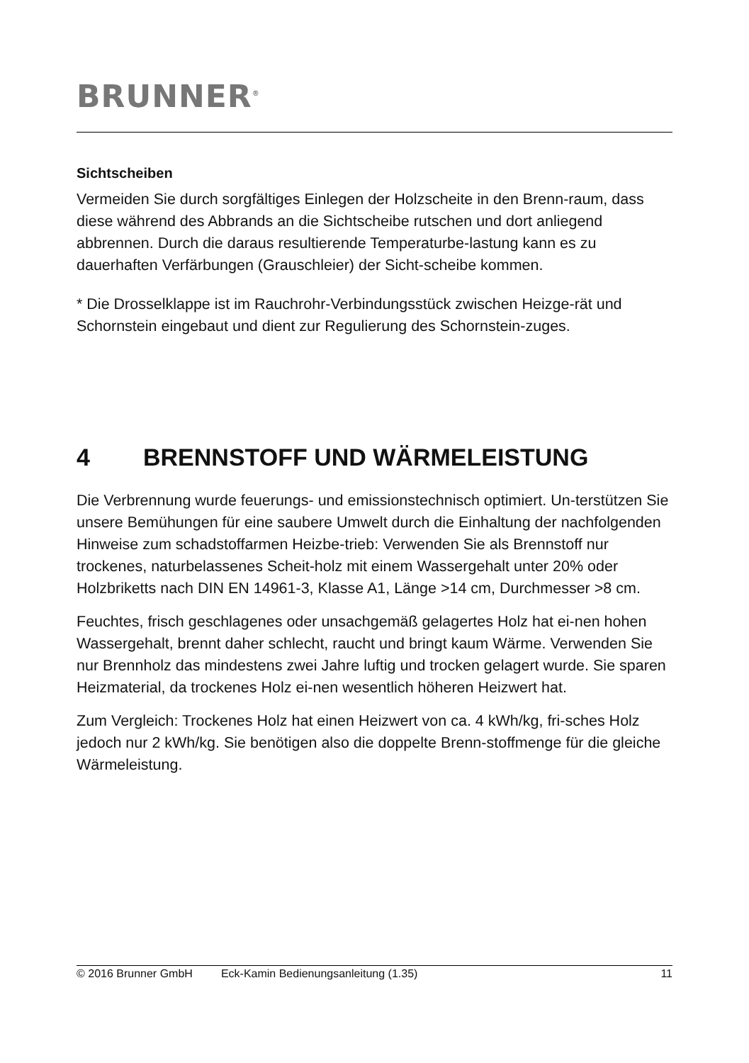BRUNNER<sup>®</sup>
Sichtscheiben
Vermeiden Sie durch sorgfältiges Einlegen der Holzscheite in den Brenn-raum, dass diese während des Abbrands an die Sichtscheibe rutschen und dort anliegend abbrennen. Durch die daraus resultierende Temperaturbe-lastung kann es zu dauerhaften Verfärbungen (Grauschleier) der Sicht-scheibe kommen.
* Die Drosselklappe ist im Rauchrohr-Verbindungsstück zwischen Heizge-rät und Schornstein eingebaut und dient zur Regulierung des Schornstein-zuges.
4 BRENNSTOFF UND WÄRMELEISTUNG
Die Verbrennung wurde feuerungs- und emissionstechnisch optimiert. Un-terstützen Sie unsere Bemühungen für eine saubere Umwelt durch die Einhaltung der nachfolgenden Hinweise zum schadstoffarmen Heizbe-trieb: Verwenden Sie als Brennstoff nur trockenes, naturbelassenes Scheit-holz mit einem Wassergehalt unter 20% oder Holzbriketts nach DIN EN 14961-3, Klasse A1, Länge >14 cm, Durchmesser >8 cm.
Feuchtes, frisch geschlagenes oder unsachgemäß gelagertes Holz hat ei-nen hohen Wassergehalt, brennt daher schlecht, raucht und bringt kaum Wärme. Verwenden Sie nur Brennholz das mindestens zwei Jahre luftig und trocken gelagert wurde. Sie sparen Heizmaterial, da trockenes Holz ei-nen wesentlich höheren Heizwert hat.
Zum Vergleich: Trockenes Holz hat einen Heizwert von ca. 4 kWh/kg, fri-sches Holz jedoch nur 2 kWh/kg. Sie benötigen also die doppelte Brenn-stoffmenge für die gleiche Wärmeleistung.
© 2016 Brunner GmbH Eck-Kamin Bedienungsanleitung (1.35) 11